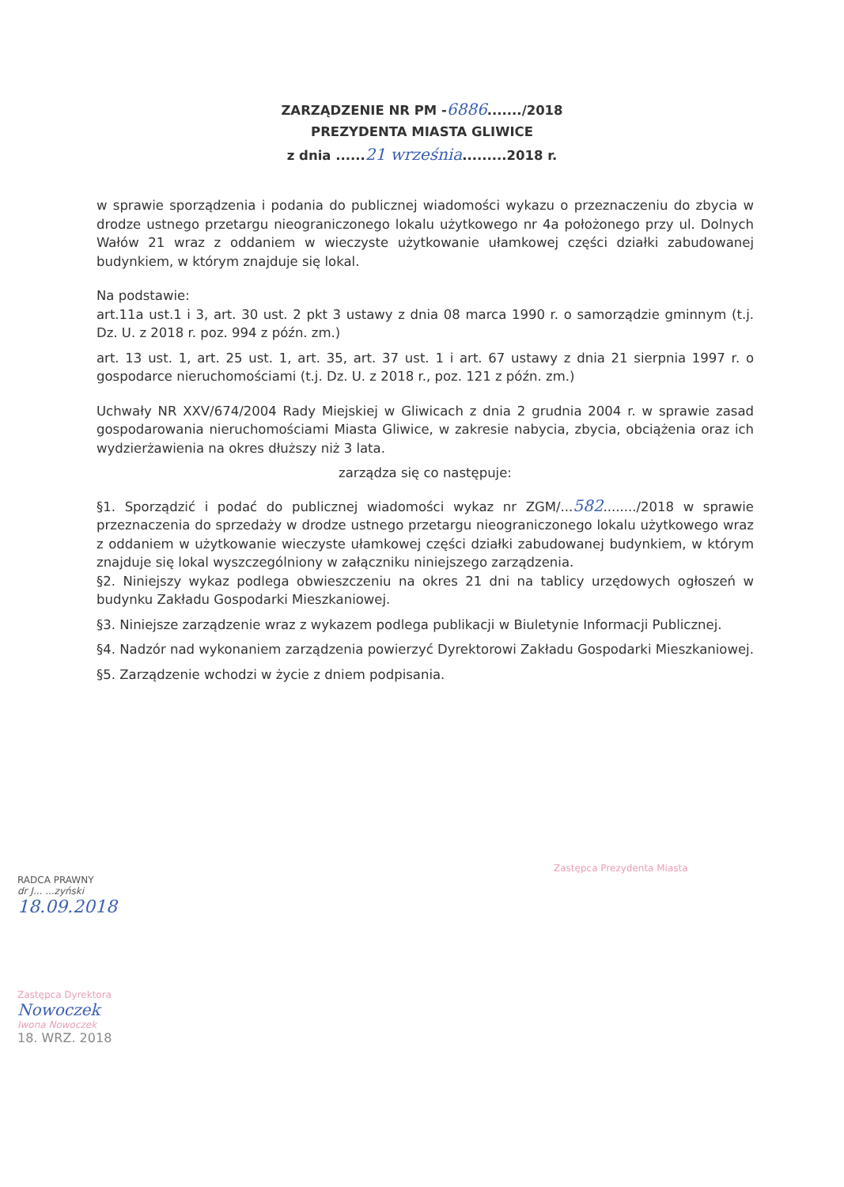ZARZĄDZENIE NR PM -6886......./2018
PREZYDENTA MIASTA GLIWICE
z dnia ......21 września.........2018 r.
w sprawie sporządzenia i podania do publicznej wiadomości wykazu o przeznaczeniu do zbycia w drodze ustnego przetargu nieograniczonego lokalu użytkowego nr 4a położonego przy ul. Dolnych Wałów 21 wraz z oddaniem w wieczyste użytkowanie ułamkowej części działki zabudowanej budynkiem, w którym znajduje się lokal.
Na podstawie:
art.11a ust.1 i 3, art. 30 ust. 2 pkt 3 ustawy z dnia 08 marca 1990 r. o samorządzie gminnym (t.j. Dz. U. z 2018 r. poz. 994 z późn. zm.)
art. 13 ust. 1, art. 25 ust. 1, art. 35, art. 37 ust. 1 i art. 67 ustawy z dnia 21 sierpnia 1997 r. o gospodarce nieruchomościami (t.j. Dz. U. z 2018 r., poz. 121 z późn. zm.)
Uchwały NR XXV/674/2004 Rady Miejskiej w Gliwicach z dnia 2 grudnia 2004 r. w sprawie zasad gospodarowania nieruchomościami Miasta Gliwice, w zakresie nabycia, zbycia, obciążenia oraz ich wydzierżawienia na okres dłuższy niż 3 lata.
zarządza się co następuje:
§1. Sporządzić i podać do publicznej wiadomości wykaz nr ZGM/...582......../2018 w sprawie przeznaczenia do sprzedaży w drodze ustnego przetargu nieograniczonego lokalu użytkowego wraz z oddaniem w użytkowanie wieczyste ułamkowej części działki zabudowanej budynkiem, w którym znajduje się lokal wyszczególniony w załączniku niniejszego zarządzenia.
§2. Niniejszy wykaz podlega obwieszczeniu na okres 21 dni na tablicy urzędowych ogłoszeń w budynku Zakładu Gospodarki Mieszkaniowej.
§3. Niniejsze zarządzenie wraz z wykazem podlega publikacji w Biuletynie Informacji Publicznej.
§4. Nadzór nad wykonaniem zarządzenia powierzyć Dyrektorowi Zakładu Gospodarki Mieszkaniowej.
§5. Zarządzenie wchodzi w życie z dniem podpisania.
RADCA PRAWNY
dr J... ...zyński
18.09.2018
Zastępca Dyrektora
Nowoczek
Iwona Nowoczek
18. WRZ. 2018
Zastępca Prezydenta Miasta